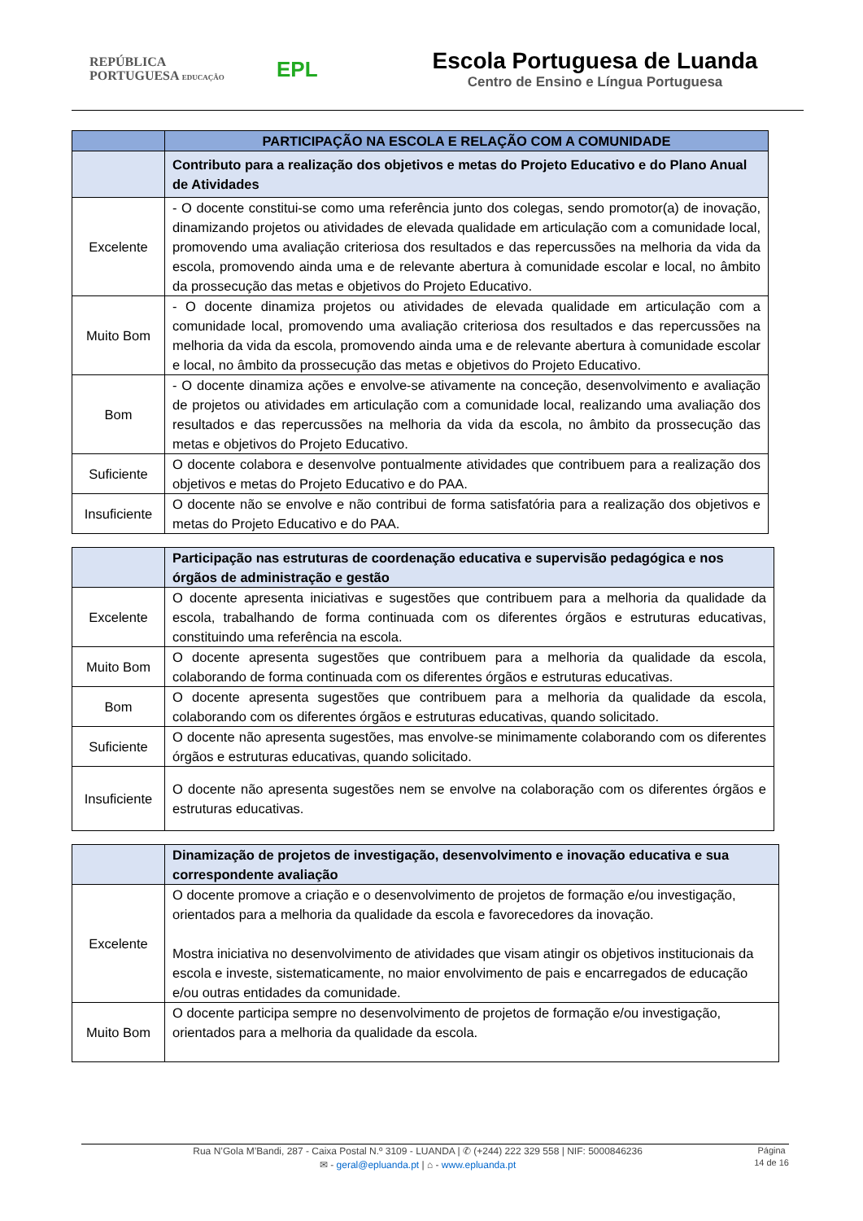REPÚBLICA
PORTUGUESA EDUCAÇÃO
EPL
Escola Portuguesa de Luanda
Centro de Ensino e Língua Portuguesa
| | PARTICIPAÇÃO NA ESCOLA E RELAÇÃO COM A COMUNIDADE |
| --- | --- |
| | Contributo para a realização dos objetivos e metas do Projeto Educativo e do Plano Anual de Atividades |
| Excelente | - O docente constitui-se como uma referência junto dos colegas, sendo promotor(a) de inovação, dinamizando projetos ou atividades de elevada qualidade em articulação com a comunidade local, promovendo uma avaliação criteriosa dos resultados e das repercussões na melhoria da vida da escola, promovendo ainda uma e de relevante abertura à comunidade escolar e local, no âmbito da prossecução das metas e objetivos do Projeto Educativo. |
| Muito Bom | - O docente dinamiza projetos ou atividades de elevada qualidade em articulação com a comunidade local, promovendo uma avaliação criteriosa dos resultados e das repercussões na melhoria da vida da escola, promovendo ainda uma e de relevante abertura à comunidade escolar e local, no âmbito da prossecução das metas e objetivos do Projeto Educativo. |
| Bom | - O docente dinamiza ações e envolve-se ativamente na conceção, desenvolvimento e avaliação de projetos ou atividades em articulação com a comunidade local, realizando uma avaliação dos resultados e das repercussões na melhoria da vida da escola, no âmbito da prossecução das metas e objetivos do Projeto Educativo. |
| Suficiente | O docente colabora e desenvolve pontualmente atividades que contribuem para a realização dos objetivos e metas do Projeto Educativo e do PAA. |
| Insuficiente | O docente não se envolve e não contribui de forma satisfatória para a realização dos objetivos e metas do Projeto Educativo e do PAA. |
| | Participação nas estruturas de coordenação educativa e supervisão pedagógica e nos órgãos de administração e gestão |
| --- | --- |
| Excelente | O docente apresenta iniciativas e sugestões que contribuem para a melhoria da qualidade da escola, trabalhando de forma continuada com os diferentes órgãos e estruturas educativas, constituindo uma referência na escola. |
| Muito Bom | O docente apresenta sugestões que contribuem para a melhoria da qualidade da escola, colaborando de forma continuada com os diferentes órgãos e estruturas educativas. |
| Bom | O docente apresenta sugestões que contribuem para a melhoria da qualidade da escola, colaborando com os diferentes órgãos e estruturas educativas, quando solicitado. |
| Suficiente | O docente não apresenta sugestões, mas envolve-se minimamente colaborando com os diferentes órgãos e estruturas educativas, quando solicitado. |
| Insuficiente | O docente não apresenta sugestões nem se envolve na colaboração com os diferentes órgãos e estruturas educativas. |
| | Dinamização de projetos de investigação, desenvolvimento e inovação educativa e sua correspondente avaliação |
| --- | --- |
| Excelente | O docente promove a criação e o desenvolvimento de projetos de formação e/ou investigação, orientados para a melhoria da qualidade da escola e favorecedores da inovação. Mostra iniciativa no desenvolvimento de atividades que visam atingir os objetivos institucionais da escola e investe, sistematicamente, no maior envolvimento de pais e encarregados de educação e/ou outras entidades da comunidade. |
| Muito Bom | O docente participa sempre no desenvolvimento de projetos de formação e/ou investigação, orientados para a melhoria da qualidade da escola. |
Rua N’Gola M’Bandi, 287 - Caixa Postal N.º 3109 - LUANDA | ✆ (+244) 222 329 558 | NIF: 5000846236
✉ - geral@epluanda.pt | ⌂ - www.epluanda.pt
Página
14 de 16